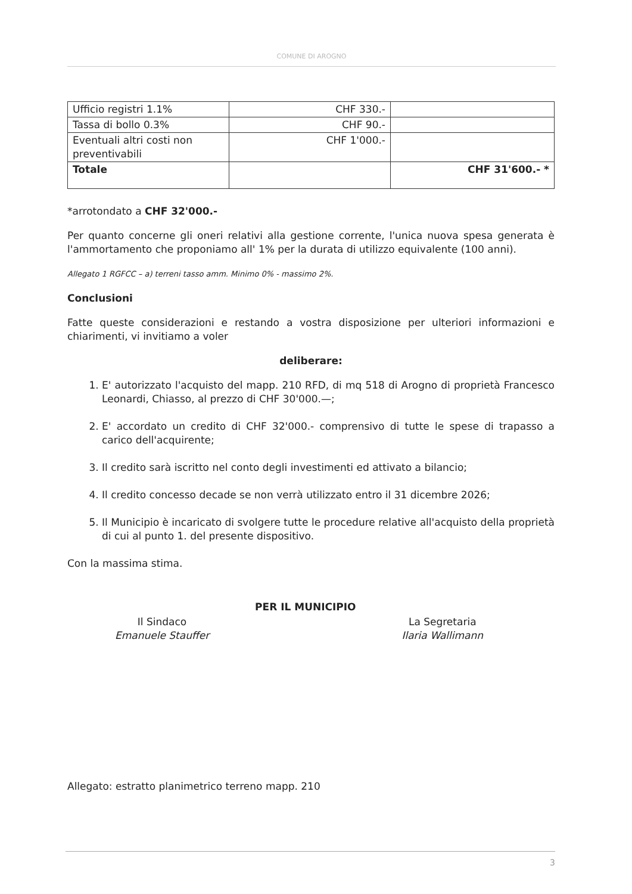COMUNE DI AROGNO
| Ufficio registri 1.1% | CHF 330.- | |
| Tassa di bollo 0.3% | CHF 90.- | |
| Eventuali altri costi non preventivabili | CHF 1'000.- | |
| Totale | | CHF 31'600.- * |
*arrotondato a CHF 32'000.-
Per quanto concerne gli oneri relativi alla gestione corrente, l'unica nuova spesa generata è l'ammortamento che proponiamo all' 1% per la durata di utilizzo equivalente (100 anni).
Allegato 1 RGFCC – a) terreni tasso amm. Minimo 0% - massimo 2%.
Conclusioni
Fatte queste considerazioni e restando a vostra disposizione per ulteriori informazioni e chiarimenti, vi invitiamo a voler
deliberare:
1. E' autorizzato l'acquisto del mapp. 210 RFD, di mq 518 di Arogno di proprietà Francesco Leonardi, Chiasso, al prezzo di CHF 30'000.—;
2. E' accordato un credito di CHF 32'000.- comprensivo di tutte le spese di trapasso a carico dell'acquirente;
3. Il credito sarà iscritto nel conto degli investimenti ed attivato a bilancio;
4. Il credito concesso decade se non verrà utilizzato entro il 31 dicembre 2026;
5. Il Municipio è incaricato di svolgere tutte le procedure relative all'acquisto della proprietà di cui al punto 1. del presente dispositivo.
Con la massima stima.
Il Sindaco
Emanuele Stauffer
PER IL MUNICIPIO
La Segretaria
Ilaria Wallimann
Allegato: estratto planimetrico terreno mapp. 210
3